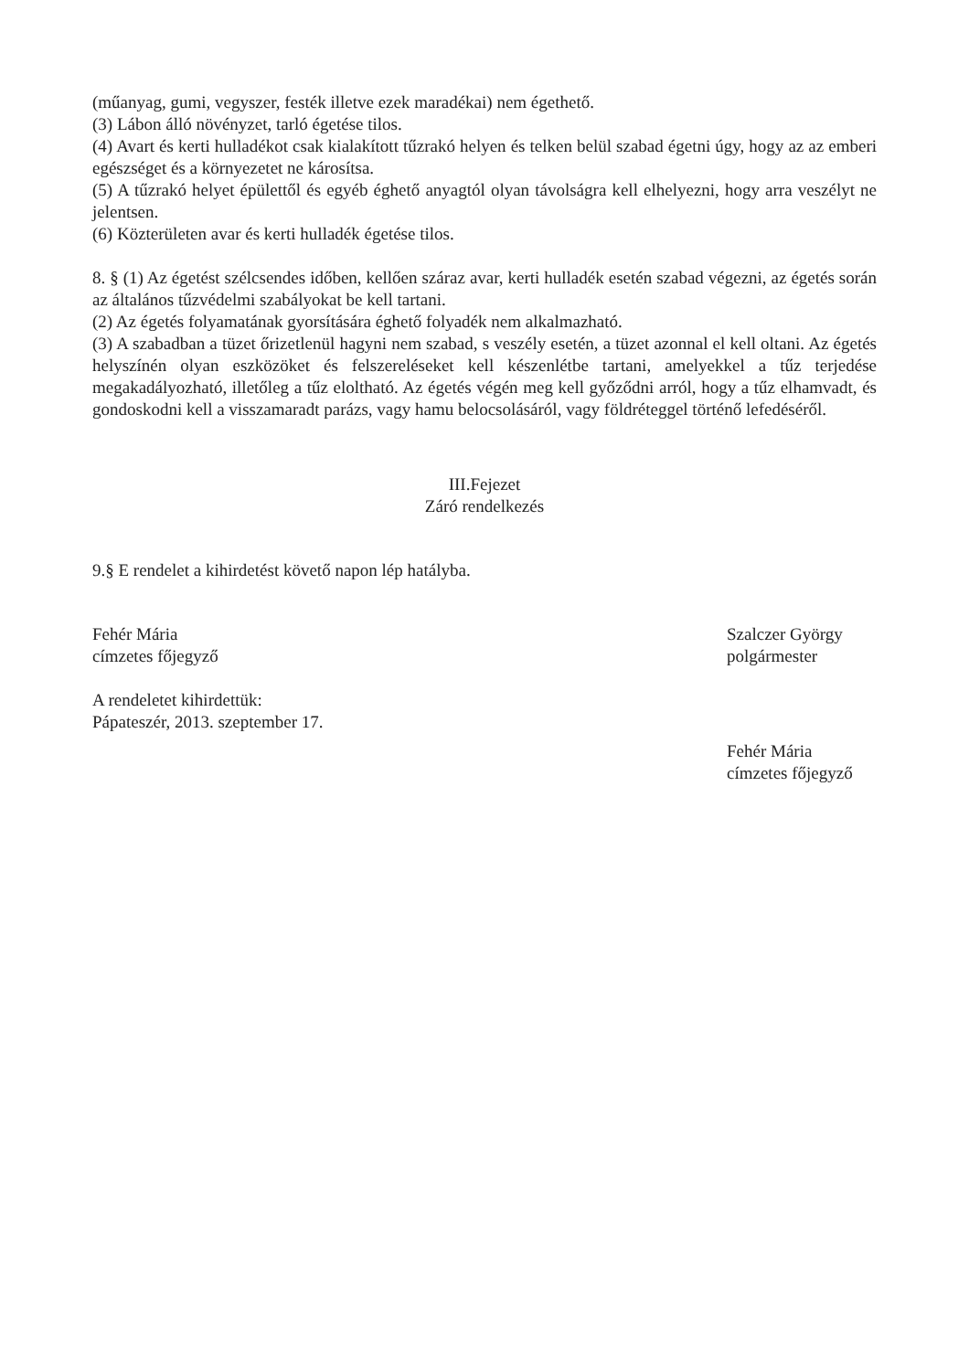(műanyag, gumi, vegyszer, festék illetve ezek maradékai) nem égethető.
(3) Lábon álló növényzet, tarló égetése tilos.
(4) Avart és kerti hulladékot csak kialakított tűzrakó helyen és telken belül szabad égetni úgy, hogy az az emberi egészséget és a környezetet ne károsítsa.
(5) A tűzrakó helyet épülettől és egyéb éghető anyagtól olyan távolságra kell elhelyezni, hogy arra veszélyt ne jelentsen.
(6) Közterületen avar és kerti hulladék égetése tilos.
8. § (1) Az égetést szélcsendes időben, kellően száraz avar, kerti hulladék esetén szabad végezni, az égetés során az általános tűzvédelmi szabályokat be kell tartani.
(2) Az égetés folyamatának gyorsítására éghető folyadék nem alkalmazható.
(3) A szabadban a tüzet őrizetlenül hagyni nem szabad, s veszély esetén, a tüzet azonnal el kell oltani. Az égetés helyszínén olyan eszközöket és felszereléseket kell készenlétbe tartani, amelyekkel a tűz terjedése megakadályozható, illetőleg a tűz eloltható. Az égetés végén meg kell győződni arról, hogy a tűz elhamvadt, és gondoskodni kell a visszamaradt parázs, vagy hamu belocsolásáról, vagy földréteggel történő lefedéséről.
III.Fejezet
Záró rendelkezés
9.§ E rendelet a kihirdetést követő napon lép hatályba.
Fehér Mária
címzetes főjegyző
Szalczer György
polgármester
A rendeletet kihirdettük:
Pápateszér, 2013. szeptember 17.
Fehér Mária
címzetes főjegyző